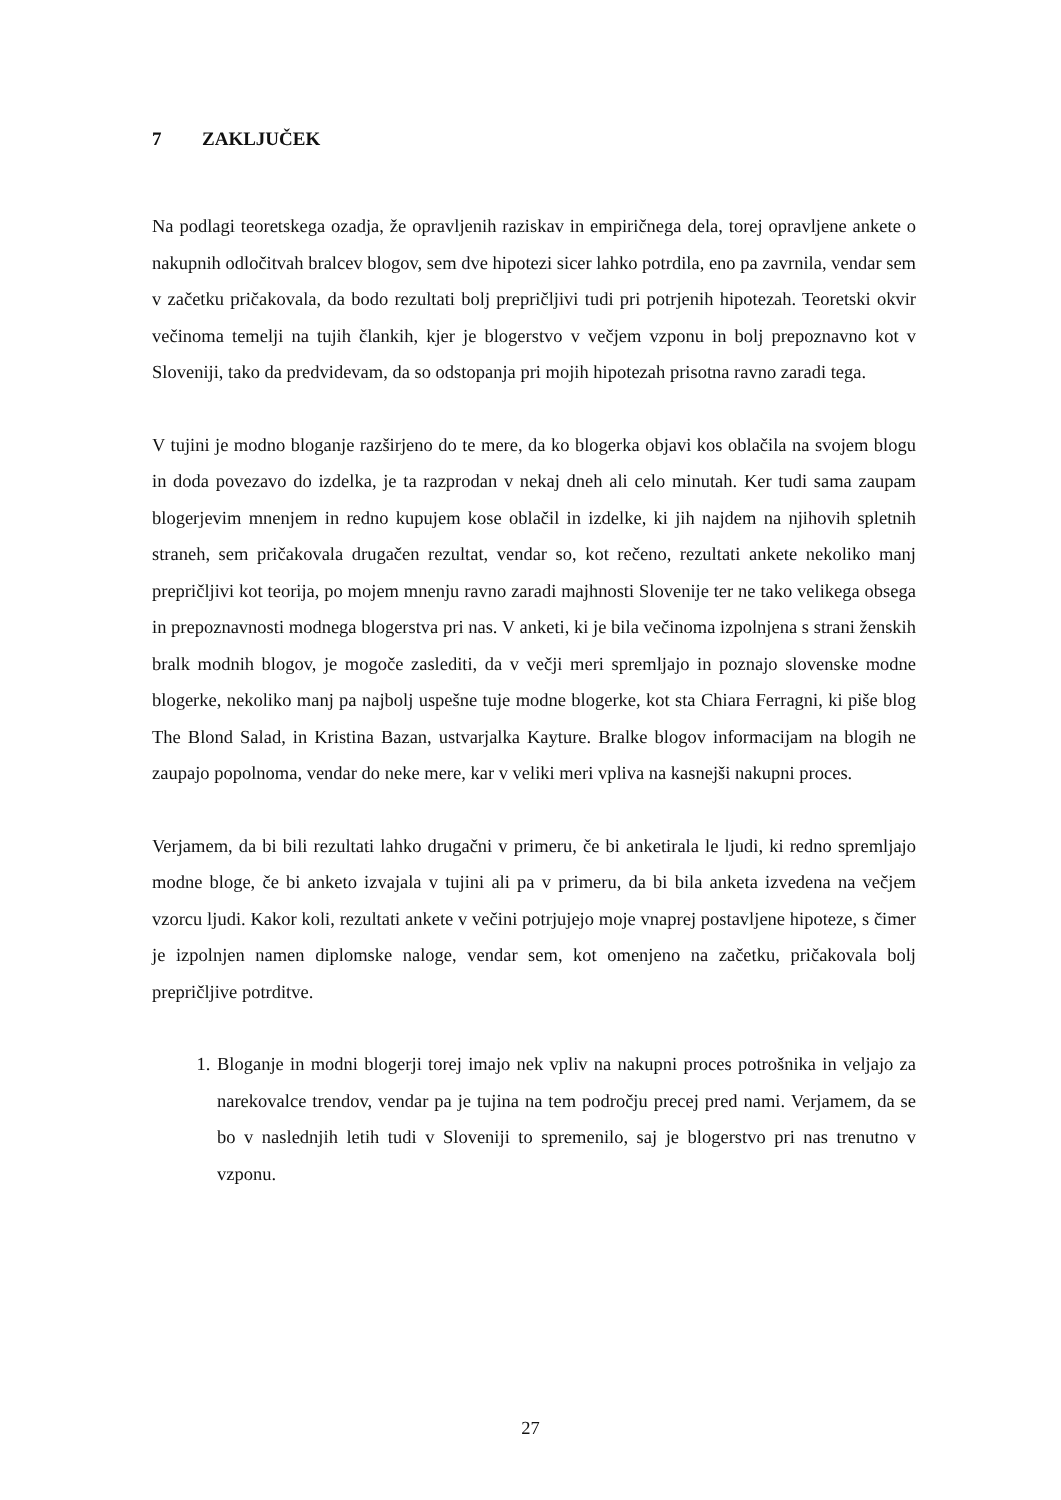7 ZAKLJUČEK
Na podlagi teoretskega ozadja, že opravljenih raziskav in empiričnega dela, torej opravljene ankete o nakupnih odločitvah bralcev blogov, sem dve hipotezi sicer lahko potrdila, eno pa zavrnila, vendar sem v začetku pričakovala, da bodo rezultati bolj prepričljivi tudi pri potrjenih hipotezah. Teoretski okvir večinoma temelji na tujih člankih, kjer je blogerstvo v večjem vzponu in bolj prepoznavno kot v Sloveniji, tako da predvidevam, da so odstopanja pri mojih hipotezah prisotna ravno zaradi tega.
V tujini je modno bloganje razširjeno do te mere, da ko blogerka objavi kos oblačila na svojem blogu in doda povezavo do izdelka, je ta razprodan v nekaj dneh ali celo minutah. Ker tudi sama zaupam blogerjevim mnenjem in redno kupujem kose oblačil in izdelke, ki jih najdem na njihovih spletnih straneh, sem pričakovala drugačen rezultat, vendar so, kot rečeno, rezultati ankete nekoliko manj prepričljivi kot teorija, po mojem mnenju ravno zaradi majhnosti Slovenije ter ne tako velikega obsega in prepoznavnosti modnega blogerstva pri nas. V anketi, ki je bila večinoma izpolnjena s strani ženskih bralk modnih blogov, je mogoče zaslediti, da v večji meri spremljajo in poznajo slovenske modne blogerke, nekoliko manj pa najbolj uspešne tuje modne blogerke, kot sta Chiara Ferragni, ki piše blog The Blond Salad, in Kristina Bazan, ustvarjalka Kayture. Bralke blogov informacijam na blogih ne zaupajo popolnoma, vendar do neke mere, kar v veliki meri vpliva na kasnejši nakupni proces.
Verjamem, da bi bili rezultati lahko drugačni v primeru, če bi anketirala le ljudi, ki redno spremljajo modne bloge, če bi anketo izvajala v tujini ali pa v primeru, da bi bila anketa izvedena na večjem vzorcu ljudi. Kakor koli, rezultati ankete v večini potrjujejo moje vnaprej postavljene hipoteze, s čimer je izpolnjen namen diplomske naloge, vendar sem, kot omenjeno na začetku, pričakovala bolj prepričljive potrditve.
1. Bloganje in modni blogerji torej imajo nek vpliv na nakupni proces potrošnika in veljajo za narekovalce trendov, vendar pa je tujina na tem področju precej pred nami. Verjamem, da se bo v naslednjih letih tudi v Sloveniji to spremenilo, saj je blogerstvo pri nas trenutno v vzponu.
27